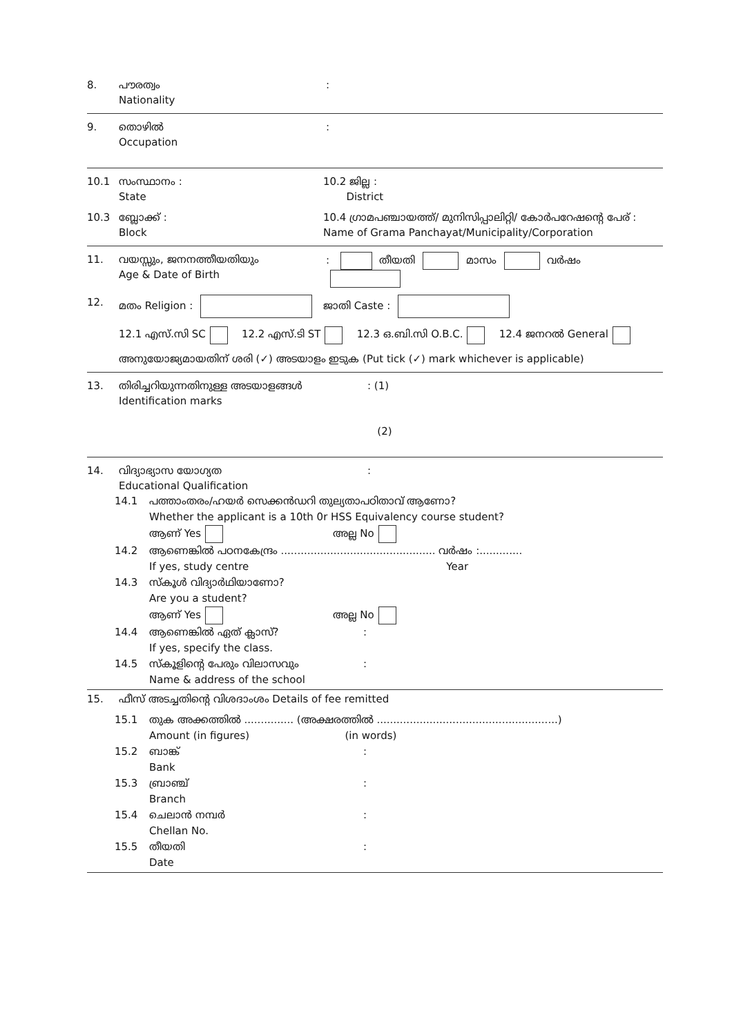8. പൗരത്വം
Nationality
:
9. തൊഴിൽ
Occupation
:
10.1 സംസ്ഥാനം :
State
10.2 ജില്ല :
District
10.3 ബ്ലോക്ക് :
Block
10.4 ഗ്രാമപഞ്ചായത്ത്/ മുനിസിപ്പാലിറ്റി/ കോർപറേഷന്റെ പേര് :
Name of Grama Panchayat/Municipality/Corporation
11. വയസ്സും, ജനനത്തീയതിയും
Age & Date of Birth
: തീയതി മാസം വർഷം
12. മതം Religion : ജാതി Caste :
12.1 എസ്.സി SC 12.2 എസ്.ടി ST 12.3 ഒ.ബി.സി O.B.C. 12.4 ജനറൽ General
അനുയോജ്യമായതിന് ശരി (✓) അടയാളം ഇടുക (Put tick (✓) mark whichever is applicable)
13. തിരിച്ചറിയുന്നതിനുള്ള അടയാളങ്ങൾ
Identification marks
: (1)
(2)
14. വിദ്യാഭ്യാസ യോഗ്യത
Educational Qualification
:
14.1 പത്താംതരം/ഹയർ സെക്കൻഡറി തുല്യതാപഠിതാവ് ആണോ?
Whether the applicant is a 10th 0r HSS Equivalency course student?
ആണ് Yes അല്ല No
14.2 ആണെങ്കിൽ പഠനകേന്ദ്രം ............................................... വർഷം :.............
If yes, study centre Year
14.3 സ്കൂൾ വിദ്യാർഥിയാണോ?
Are you a student?
ആണ് Yes അല്ല No
14.4 ആണെങ്കിൽ ഏത് ക്ലാസ്?
If yes, specify the class.
:
14.5 സ്കൂളിന്റെ പേരും വിലാസവും
Name & address of the school
:
15. ഫീസ് അടച്ചതിന്റെ വിശദാംശം Details of fee remitted
15.1 തുക അക്കത്തിൽ ............... (അക്ഷരത്തിൽ .......................................................)
Amount (in figures) (in words)
15.2 ബാങ്ക്
Bank
:
15.3 ബ്രാഞ്ച്
Branch
:
15.4 ചെലാൻ നമ്പർ
Chellan No.
:
15.5 തീയതി
Date
: